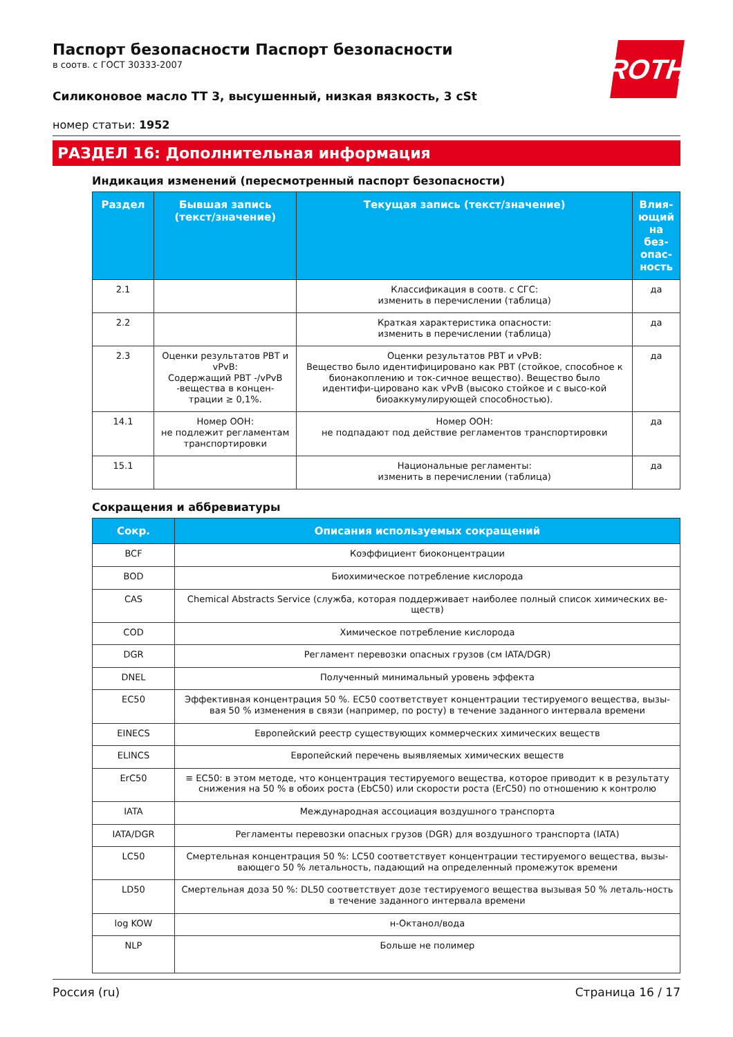ROTH
Паспорт безопасности Паспорт безопасности
в соотв. с ГОСТ 30333-2007
Силиконовое масло TT 3, высушенный, низкая вязкость, 3 cSt
номер статьи: 1952
РАЗДЕЛ 16: Дополнительная информация
Индикация изменений (пересмотренный паспорт безопасности)
| Раздел | Бывшая запись (текст/значение) | Текущая запись (текст/значение) | Влия-ющий на без-опас-ность |
| --- | --- | --- | --- |
| 2.1 | | Классификация в соотв. с СГС: изменить в перечислении (таблица) | да |
| 2.2 | | Краткая характеристика опасности: изменить в перечислении (таблица) | да |
| 2.3 | Оценки результатов PBT и vPvB: Содержащий PBT -/vPvB -вещества в концен-трации ≥ 0,1%. | Оценки результатов PBT и vPvB: Вещество было идентифицировано как PBT (стойкое, способное к бионакоплению и ток-сичное вещество). Вещество было идентифи-цировано как vPvB (высоко стойкое и с высо-кой биоаккумулирующей способностью). | да |
| 14.1 | Номер ООН: не подлежит регламентам транспортировки | Номер ООН: не подпадают под действие регламентов транспортировки | да |
| 15.1 | | Национальные регламенты: изменить в перечислении (таблица) | да |
Сокращения и аббревиатуры
| Сокр. | Описания используемых сокращений |
| --- | --- |
| BCF | Коэффициент биоконцентрации |
| BOD | Биохимическое потребление кислорода |
| CAS | Chemical Abstracts Service (служба, которая поддерживает наиболее полный список химических ве-ществ) |
| COD | Химическое потребление кислорода |
| DGR | Регламент перевозки опасных грузов (см IATA/DGR) |
| DNEL | Полученный минимальный уровень эффекта |
| EC50 | Эффективная концентрация 50 %. EC50 соответствует концентрации тестируемого вещества, вызы-вая 50 % изменения в связи (например, по росту) в течение заданного интервала времени |
| EINECS | Европейский реестр существующих коммерческих химических веществ |
| ELINCS | Европейский перечень выявляемых химических веществ |
| ErC50 | ≡ EC50: в этом методе, что концентрация тестируемого вещества, которое приводит к в результату снижения на 50 % в обоих роста (EbC50) или скорости роста (ErC50) по отношению к контролю |
| IATA | Международная ассоциация воздушного транспорта |
| IATA/DGR | Регламенты перевозки опасных грузов (DGR) для воздушного транспорта (IATA) |
| LC50 | Смертельная концентрация 50 %: LC50 соответствует концентрации тестируемого вещества, вызы-вающего 50 % летальность, падающий на определенный промежуток времени |
| LD50 | Смертельная доза 50 %: DL50 соответствует дозе тестируемого вещества вызывая 50 % леталь-ность в течение заданного интервала времени |
| log KOW | н-Октанол/вода |
| NLP | Больше не полимер |
Россия (ru) Страница 16 / 17